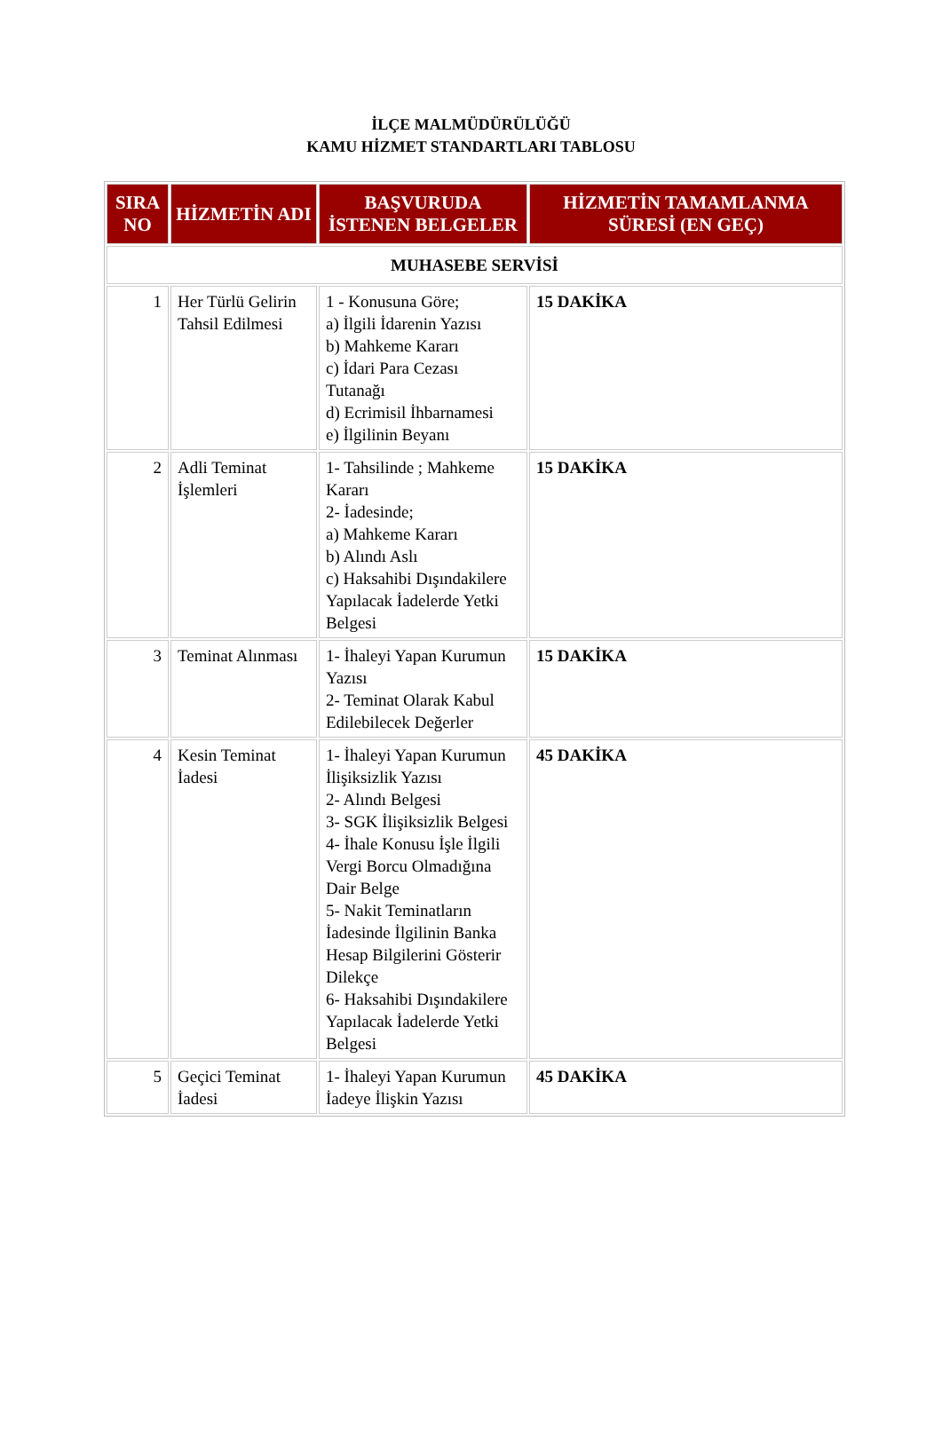İLÇE MALMÜDÜRÜLÜĞÜ
KAMU HİZMET STANDARTLARI TABLOSU
| SIRA NO | HİZMETİN ADI | BAŞVURUDA İSTENEN BELGELER | HİZMETİN TAMAMLANMA SÜRESİ (EN GEÇ) |
| --- | --- | --- | --- |
| MUHASEBE SERVİSİ | | | |
| 1 | Her Türlü Gelirin Tahsil Edilmesi | 1 - Konusuna Göre; a) İlgili İdarenin Yazısı b) Mahkeme Kararı c) İdari Para Cezası Tutanağı d) Ecrimisil İhbarnamesi e) İlgilinin Beyanı | 15 DAKİKA |
| 2 | Adli Teminat İşlemleri | 1- Tahsilinde ; Mahkeme Kararı 2- İadesinde; a) Mahkeme Kararı b) Alındı Aslı c) Haksahibi Dışındakilere Yapılacak İadelerde Yetki Belgesi | 15 DAKİKA |
| 3 | Teminat Alınması | 1- İhaleyi Yapan Kurumun Yazısı 2- Teminat Olarak Kabul Edilebilecek Değerler | 15 DAKİKA |
| 4 | Kesin Teminat İadesi | 1- İhaleyi Yapan Kurumun İlişiksizlik Yazısı 2- Alındı Belgesi 3- SGK İlişiksizlik Belgesi 4- İhale Konusu İşle İlgili Vergi Borcu Olmadığına Dair Belge 5- Nakit Teminatların İadesinde İlgilinin Banka Hesap Bilgilerini Gösterir Dilekçe 6- Haksahibi Dışındakilere Yapılacak İadelerde Yetki Belgesi | 45 DAKİKA |
| 5 | Geçici Teminat İadesi | 1- İhaleyi Yapan Kurumun İadeye İlişkin Yazısı | 45 DAKİKA |